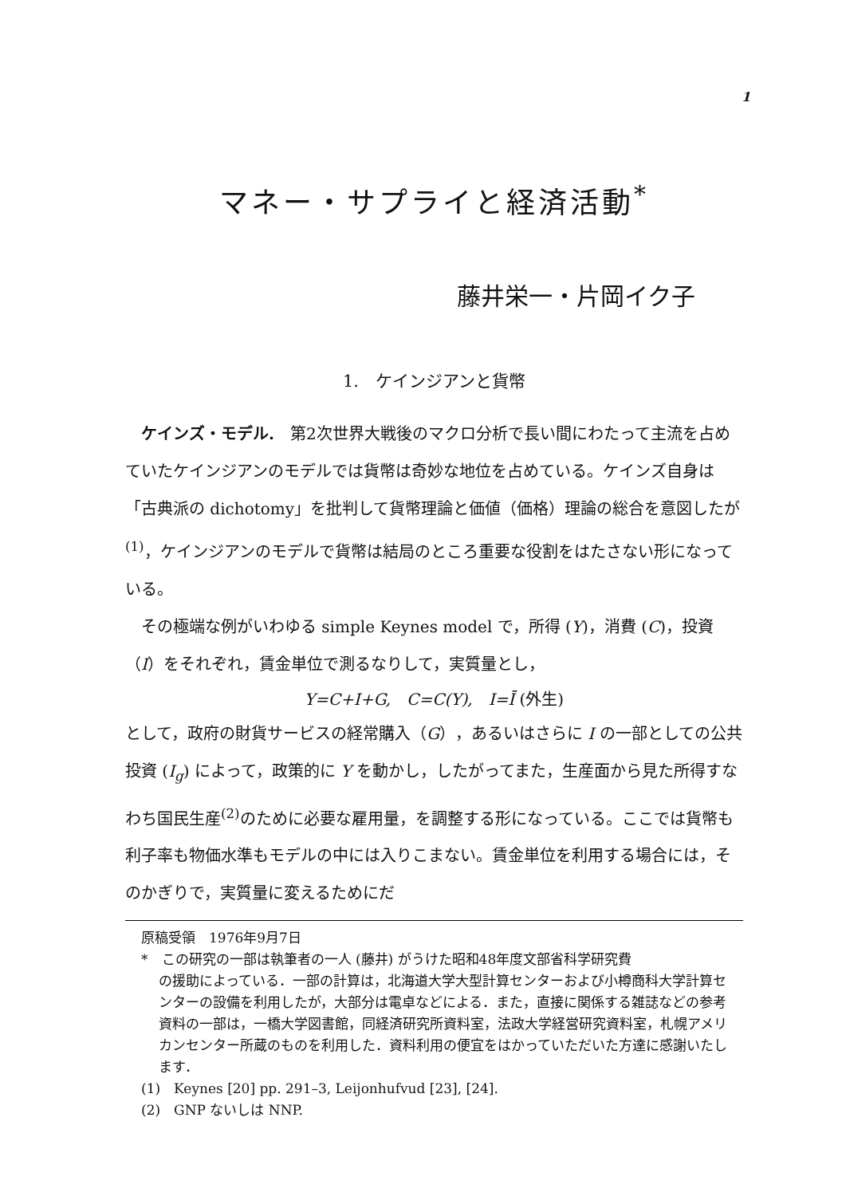1
マネー・サプライと経済活動<sup>*</sup>
藤井栄一・片岡イク子
1.　ケインジアンと貨幣
ケインズ・モデル.　第2次世界大戦後のマクロ分析で長い間にわたって主流を占めていたケインジアンのモデルでは貨幣は奇妙な地位を占めている。ケインズ自身は「古典派の dichotomy」を批判して貨幣理論と価値（価格）理論の総合を意図したが<sup>(1)</sup>，ケインジアンのモデルで貨幣は結局のところ重要な役割をはたさない形になっている。
その極端な例がいわゆる simple Keynes model で，所得 (Y)，消費 (C)，投資（I）をそれぞれ，賃金単位で測るなりして，実質量とし，
Y=C+I+G,　C=C(Y),　I=Ī (外生)
として，政府の財貨サービスの経常購入（G），あるいはさらに I の一部としての公共投資 (I<sub>g</sub>) によって，政策的に Y を動かし，したがってまた，生産面から見た所得すなわち国民生産<sup>(2)</sup>のために必要な雇用量，を調整する形になっている。ここでは貨幣も利子率も物価水準もモデルの中には入りこまない。賃金単位を利用する場合には，そのかぎりで，実質量に変えるためにだ
原稿受領　1976年9月7日
*　この研究の一部は執筆者の一人 (藤井) がうけた昭和48年度文部省科学研究費
の援助によっている．一部の計算は，北海道大学大型計算センターおよび小樽商科大学計算センターの設備を利用したが，大部分は電卓などによる．また，直接に関係する雑誌などの参考資料の一部は，一橋大学図書館，同経済研究所資料室，法政大学経営研究資料室，札幌アメリカンセンター所蔵のものを利用した．資料利用の便宜をはかっていただいた方達に感謝いたします．
(1)　Keynes [20] pp. 291–3, Leijonhufvud [23], [24].
(2)　GNP ないしは NNP.